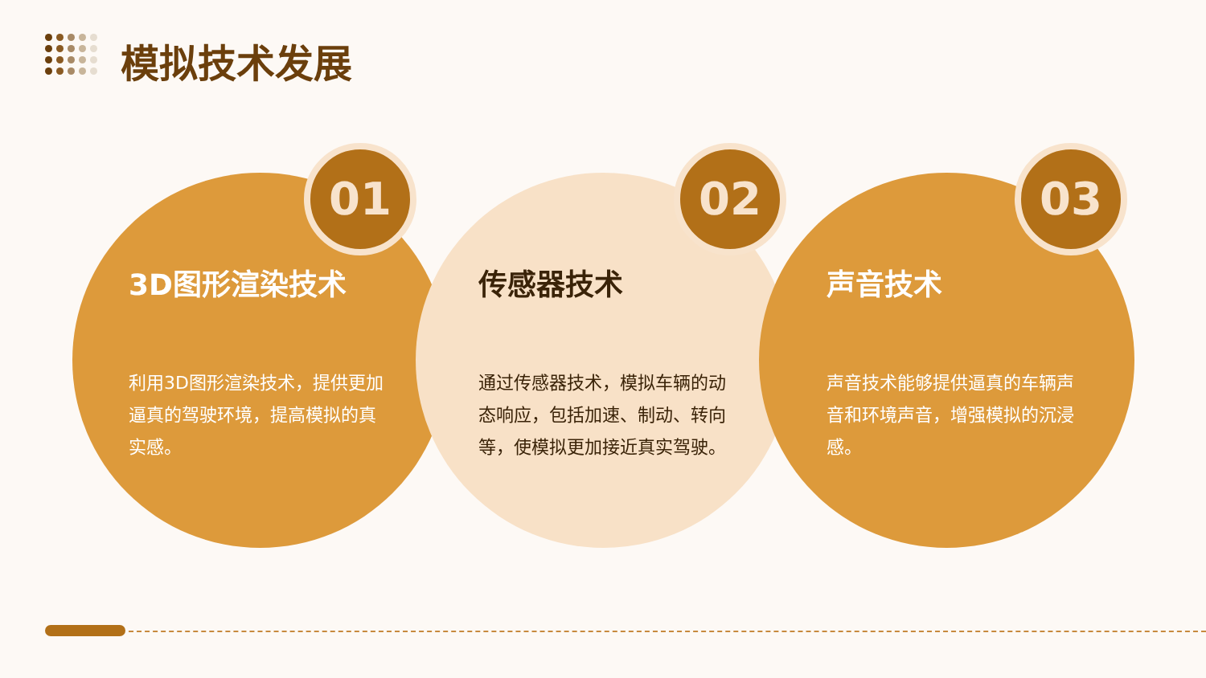模拟技术发展
3D图形渲染技术
利用3D图形渲染技术，提供更加逼真的驾驶环境，提高模拟的真实感。
传感器技术
通过传感器技术，模拟车辆的动态响应，包括加速、制动、转向等，使模拟更加接近真实驾驶。
声音技术
声音技术能够提供逼真的车辆声音和环境声音，增强模拟的沉浸感。
01 02 03